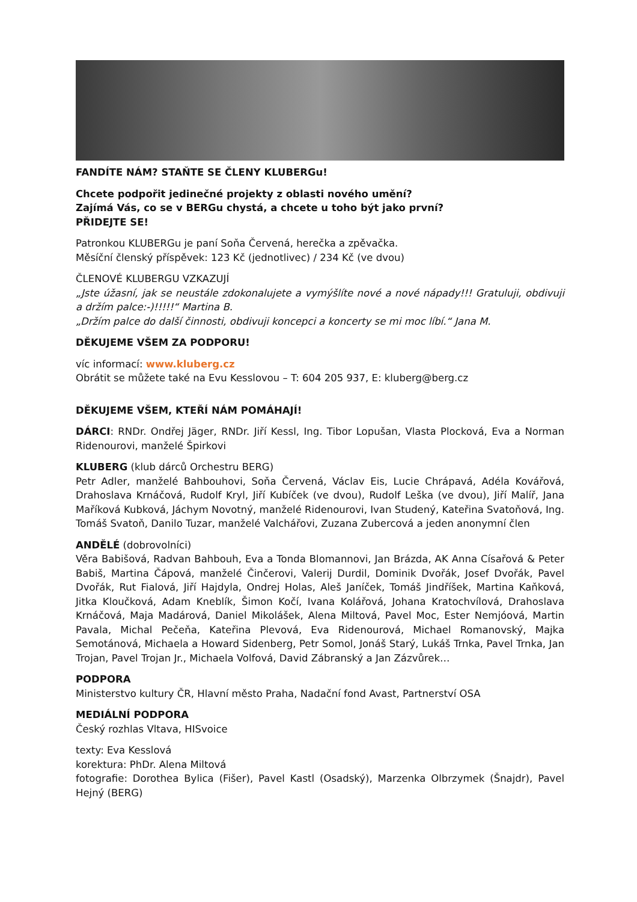FANDÍTE NÁM? STAŇTE SE ČLENY KLUBERGu!
Chcete podpořit jedinečné projekty z oblasti nového umění?
Zajímá Vás, co se v BERGu chystá, a chcete u toho být jako první?
PŘIDEJTE SE!
Patronkou KLUBERGu je paní Soňa Červená, herečka a zpěvačka.
Měsíční členský příspěvek: 123 Kč (jednotlivec) / 234 Kč (ve dvou)
ČLENOVÉ KLUBERGU VZKAZUJÍ
„Jste úžasní, jak se neustále zdokonalujete a vymýšlíte nové a nové nápady!!! Gratuluji, obdivuji a držím palce:-)!!!!!“ Martina B.
„Držím palce do další činnosti, obdivuji koncepci a koncerty se mi moc líbí.“ Jana M.
DĚKUJEME VŠEM ZA PODPORU!
víc informací: www.kluberg.cz
Obrátit se můžete také na Evu Kesslovou – T: 604 205 937, E: kluberg@berg.cz
DĚKUJEME VŠEM, KTEŘÍ NÁM POMÁHAJÍ!
DÁRCI: RNDr. Ondřej Jäger, RNDr. Jiří Kessl, Ing. Tibor Lopušan, Vlasta Plocková, Eva a Norman Ridenourovi, manželé Špirkovi
KLUBERG (klub dárců Orchestru BERG)
Petr Adler, manželé Bahbouhovi, Soňa Červená, Václav Eis, Lucie Chrápavá, Adéla Kovářová, Drahoslava Krnáčová, Rudolf Kryl, Jiří Kubíček (ve dvou), Rudolf Leška (ve dvou), Jiří Malíř, Jana Maříková Kubková, Jáchym Novotný, manželé Ridenourovi, Ivan Studený, Kateřina Svatoňová, Ing. Tomáš Svatoň, Danilo Tuzar, manželé Valchářovi, Zuzana Zubercová a jeden anonymní člen
ANDĚLÉ (dobrovolníci)
Věra Babišová, Radvan Bahbouh, Eva a Tonda Blomannovi, Jan Brázda, AK Anna Císařová & Peter Babiš, Martina Čápová, manželé Činčerovi, Valerij Durdil, Dominik Dvořák, Josef Dvořák, Pavel Dvořák, Rut Fialová, Jiří Hajdyla, Ondrej Holas, Aleš Janíček, Tomáš Jindříšek, Martina Kaňková, Jitka Kloučková, Adam Kneblík, Šimon Kočí, Ivana Kolářová, Johana Kratochvílová, Drahoslava Krnáčová, Maja Madárová, Daniel Mikolášek, Alena Miltová, Pavel Moc, Ester Nemjóová, Martin Pavala, Michal Pečeňa, Kateřina Plevová, Eva Ridenourová, Michael Romanovský, Majka Semotánová, Michaela a Howard Sidenberg, Petr Somol, Jonáš Starý, Lukáš Trnka, Pavel Trnka, Jan Trojan, Pavel Trojan Jr., Michaela Volfová, David Zábranský a Jan Zázvůrek…
PODPORA
Ministerstvo kultury ČR, Hlavní město Praha, Nadační fond Avast, Partnerství OSA
MEDIÁLNÍ PODPORA
Český rozhlas Vltava, HISvoice
texty: Eva Kesslová
korektura: PhDr. Alena Miltová
fotografie: Dorothea Bylica (Fišer), Pavel Kastl (Osadský), Marzenka Olbrzymek (Šnajdr), Pavel Hejný (BERG)